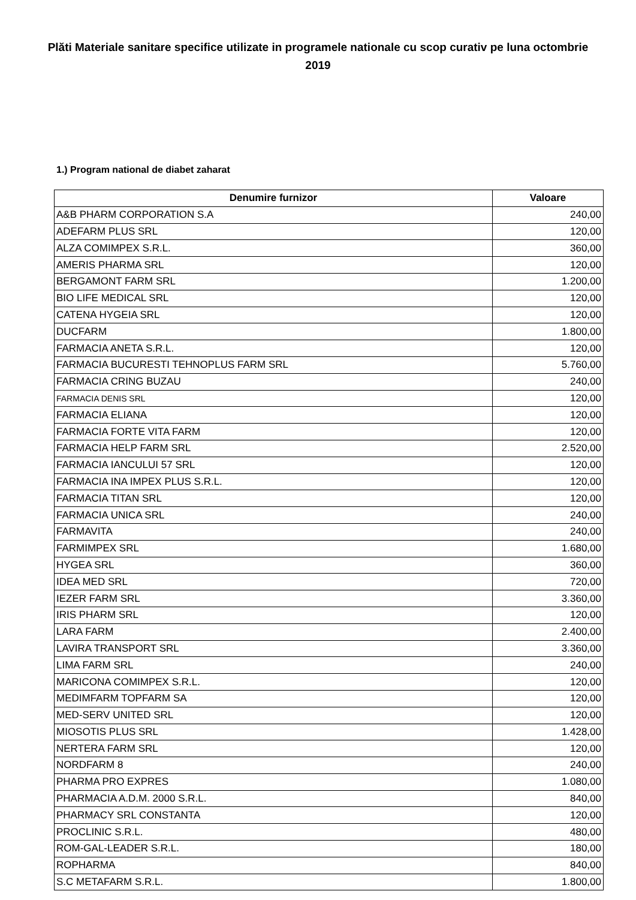Plăti Materiale sanitare specifice utilizate in programele nationale cu scop curativ pe luna octombrie 2019
1.) Program national de diabet zaharat
| Denumire furnizor | Valoare |
| --- | --- |
| A&B PHARM CORPORATION S.A | 240,00 |
| ADEFARM PLUS SRL | 120,00 |
| ALZA COMIMPEX S.R.L. | 360,00 |
| AMERIS PHARMA SRL | 120,00 |
| BERGAMONT FARM SRL | 1.200,00 |
| BIO LIFE MEDICAL SRL | 120,00 |
| CATENA HYGEIA SRL | 120,00 |
| DUCFARM | 1.800,00 |
| FARMACIA ANETA S.R.L. | 120,00 |
| FARMACIA BUCURESTI TEHNOPLUS FARM SRL | 5.760,00 |
| FARMACIA CRING BUZAU | 240,00 |
| FARMACIA DENIS SRL | 120,00 |
| FARMACIA ELIANA | 120,00 |
| FARMACIA FORTE VITA FARM | 120,00 |
| FARMACIA HELP FARM SRL | 2.520,00 |
| FARMACIA IANCULUI 57 SRL | 120,00 |
| FARMACIA INA IMPEX PLUS S.R.L. | 120,00 |
| FARMACIA TITAN SRL | 120,00 |
| FARMACIA UNICA SRL | 240,00 |
| FARMAVITA | 240,00 |
| FARMIMPEX SRL | 1.680,00 |
| HYGEA SRL | 360,00 |
| IDEA MED SRL | 720,00 |
| IEZER FARM SRL | 3.360,00 |
| IRIS PHARM SRL | 120,00 |
| LARA FARM | 2.400,00 |
| LAVIRA TRANSPORT SRL | 3.360,00 |
| LIMA FARM SRL | 240,00 |
| MARICONA COMIMPEX S.R.L. | 120,00 |
| MEDIMFARM TOPFARM SA | 120,00 |
| MED-SERV UNITED SRL | 120,00 |
| MIOSOTIS PLUS SRL | 1.428,00 |
| NERTERA FARM SRL | 120,00 |
| NORDFARM 8 | 240,00 |
| PHARMA PRO EXPRES | 1.080,00 |
| PHARMACIA A.D.M. 2000 S.R.L. | 840,00 |
| PHARMACY SRL CONSTANTA | 120,00 |
| PROCLINIC S.R.L. | 480,00 |
| ROM-GAL-LEADER S.R.L. | 180,00 |
| ROPHARMA | 840,00 |
| S.C METAFARM S.R.L. | 1.800,00 |